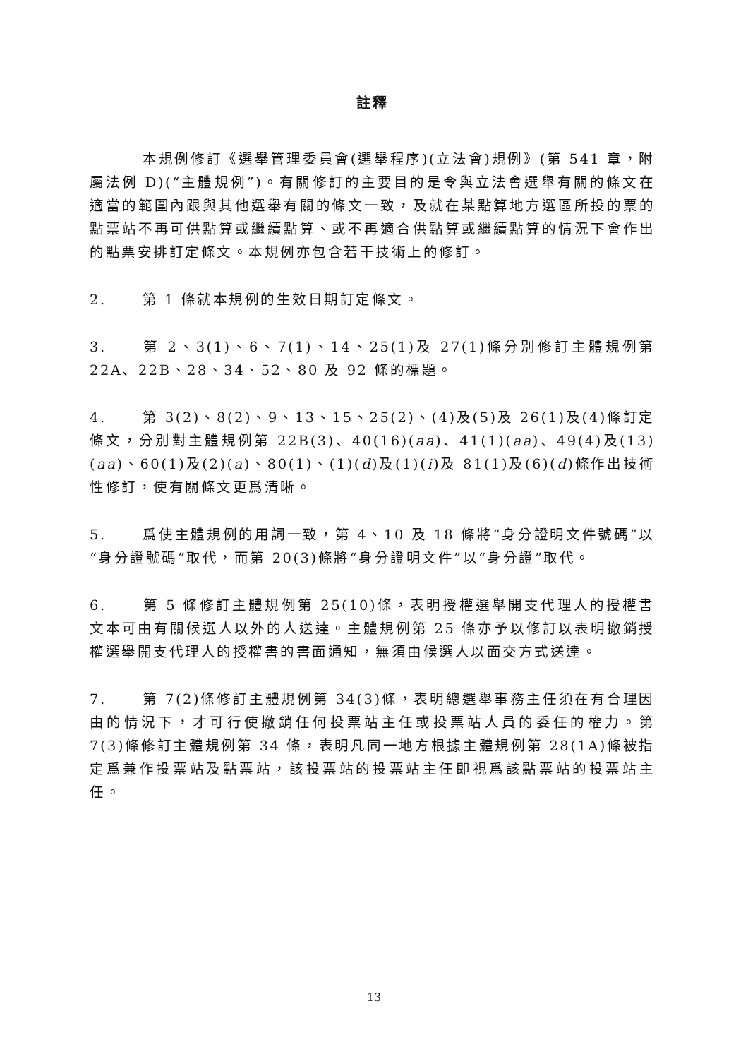註釋
本規例修訂《選舉管理委員會(選舉程序)(立法會)規例》(第 541 章，附屬法例 D)(“主體規例”)。有關修訂的主要目的是令與立法會選舉有關的條文在適當的範圍內跟與其他選舉有關的條文一致，及就在某點算地方選區所投的票的點票站不再可供點算或繼續點算、或不再適合供點算或繼續點算的情況下會作出的點票安排訂定條文。本規例亦包含若干技術上的修訂。
2. 第 1 條就本規例的生效日期訂定條文。
3. 第 2、3(1)、6、7(1)、14、25(1)及 27(1)條分別修訂主體規例第 22A、22B、28、34、52、80 及 92 條的標題。
4. 第 3(2)、8(2)、9、13、15、25(2)、(4)及(5)及 26(1)及(4)條訂定條文，分別對主體規例第 22B(3)、40(16)(aa)、41(1)(aa)、49(4)及(13)(aa)、60(1)及(2)(a)、80(1)、(1)(d)及(1)(i)及 81(1)及(6)(d)條作出技術性修訂，使有關條文更爲清晰。
5. 爲使主體規例的用詞一致，第 4、10 及 18 條將“身分證明文件號碼”以“身分證號碼”取代，而第 20(3)條將“身分證明文件”以“身分證”取代。
6. 第 5 條修訂主體規例第 25(10)條，表明授權選舉開支代理人的授權書文本可由有關候選人以外的人送達。主體規例第 25 條亦予以修訂以表明撤銷授權選舉開支代理人的授權書的書面通知，無須由候選人以面交方式送達。
7. 第 7(2)條修訂主體規例第 34(3)條，表明總選舉事務主任須在有合理因由的情況下，才可行使撤銷任何投票站主任或投票站人員的委任的權力。第 7(3)條修訂主體規例第 34 條，表明凡同一地方根據主體規例第 28(1A)條被指定爲兼作投票站及點票站，該投票站的投票站主任即視爲該點票站的投票站主任。
13